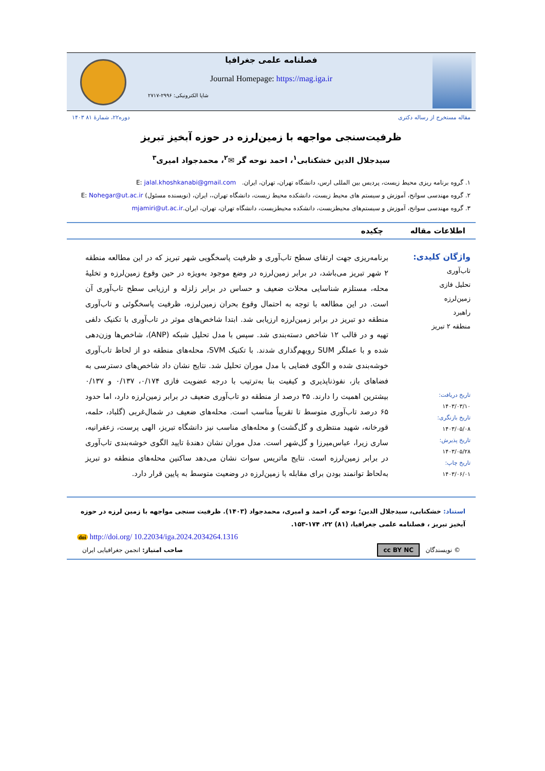فصلنامه علمی جغرافیا
Journal Homepage: https://mag.iga.ir
شاپا الکترونیکی: ۲۹۹۶-۲۷۱۷
مقاله مستخرج از رساله دکتری دوره۲۲، شمارۀ ۸۱ ۱۴۰۳
ظرفیت‌سنجی مواجهه با زمین‌لرزه در حوزه آبخیز تبریز
سیدجلال الدین خشکنابی<sup>۱</sup>، احمد نوحه گر ✉<sup>۲</sup>، محمدجواد امیری<sup>۳</sup>
۱. گروه برنامه ریزی محیط زیست، پردیس بین المللی ارس، دانشگاه تهران، تهران، ایران. E: jalal.khoshkanabi@gmail.com
۲. گروه مهندسی سوانح، آموزش و سیستم های محیط زیست، دانشکده محیط زیست، دانشگاه تهران،، ایران، (نویسنده مسئول) E: Nohegar@ut.ac.ir
۳. گروه مهندسی سوانح، آموزش و سیستم‌های محیطزیست، دانشکده محیطزیست، دانشگاه تهران، تهران، ایران.mjamiri@ut.ac.ir
اطلاعات مقاله چکیده
واژگان کلیدی:
تاب‌آوری
تحلیل فازی
زمین‌لرزه
راهبرد
منطقه ۲ تبریز
تاریخ دریافت:
۱۴۰۳/۰۳/۱۰
تاریخ بازنگری:
۱۴۰۳/۰۵/۰۸
تاریخ پذیرش:
۱۴۰۳/۰۵/۲۸
تاریخ چاپ:
۱۴۰۳/۰۶/۰۱
برنامه‌ریزی جهت ارتقای سطح تاب‌آوری و ظرفیت پاسخگویی شهر تبریز که در این مطالعه منطقه ۲ شهر تبریز می‌باشد، در برابر زمین‌لرزه در وضع موجود به‌ویژه در حین وقوع زمین‌لرزه و تخلیهٔ محله، مستلزم شناسایی محلات ضعیف و حساس در برابر زلزله و ارزیابی سطح تاب‌آوری آن است. در این مطالعه با توجه به احتمال وقوع بحران زمین‌لرزه، ظرفیت پاسخگوئی و تاب‌آوری منطقه دو تبریز در برابر زمین‌لرزه ارزیابی شد. ابتدا شاخص‌های موثر در تاب‌آوری با تکنیک دلفی تهیه و در قالب ۱۲ شاخص دسته‌بندی شد. سپس با مدل تحلیل شبکه (ANP)، شاخص‌ها وزن‌دهی شده و با عملگر SUM رویهم‌گذاری شدند. با تکنیک SVM، محله‌های منطقه دو از لحاظ تاب‌آوری خوشه‌بندی شده و الگوی فضایی با مدل موران تحلیل شد. نتایج نشان داد شاخص‌های دسترسی به فضاهای باز، نفوذناپذیری و کیفیت بنا به‌ترتیب با درجه عضویت فازی ۰/۱۷۴، ۰/۱۳۷ و ۰/۱۳۷ بیشترین اهمیت را دارند. ۳۵ درصد از منطقه دو تاب‌آوری ضعیف در برابر زمین‌لرزه دارد، اما حدود ۶۵ درصد تاب‌آوری متوسط تا تقریباً مناسب است. محله‌های ضعیف در شمال‌غربی (گلباد، حلمه، قورخانه، شهید منتظری و گل‌گشت) و محله‌های مناسب نیز دانشگاه تبریز، الهی پرست، زعفرانیه، ساری زیرا، عباس‌میرزا و گل‌شهر است. مدل موران نشان دهندهٔ تایید الگوی خوشه‌بندی تاب‌آوری در برابر زمین‌لرزه است. نتایج ماتریس سوات نشان می‌دهد ساکنین محله‌های منطقه دو تبریز به‌لحاظ توانمند بودن برای مقابله با زمین‌لرزه در وضعیت متوسط به پایین قرار دارد.
استناد: خشکنابی، سیدجلال الدین؛ نوحه گر، احمد و امیری، محمدجواد (۱۴۰۳). ظرفیت سنجی مواجهه با زمین لرزه در حوزه آبخیز تبریز ، فصلنامه علمی جغرافیا، (۸۱) ۲۲، ۱۷۴-۱۵۳.
doi http://doi.org/ 10.22034/iga.2024.2034264.1316
© نویسندگان cc BY NC صاحب امتیاز: انجمن جغرافیایی ایران